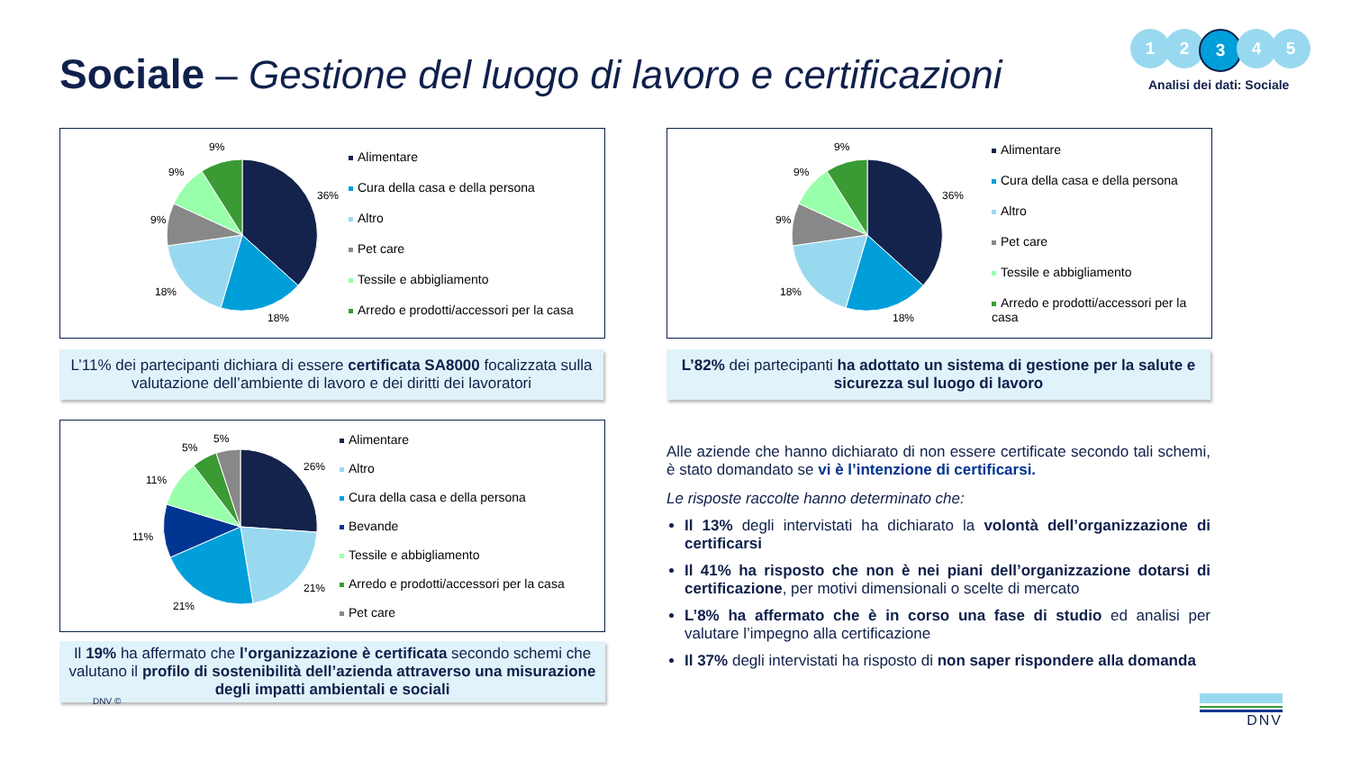Sociale – Gestione del luogo di lavoro e certificazioni
1 2 3 4 5
Analisi dei dati: Sociale
9%
9%
9%
18%
18%
36%
Alimentare
Cura della casa e della persona
Altro
Pet care
Tessile e abbigliamento
Arredo e prodotti/accessori per la casa
9%
9%
9%
18%
18%
36%
Alimentare
Cura della casa e della persona
Altro
Pet care
Tessile e abbigliamento
Arredo e prodotti/accessori per la casa
L’11% dei partecipanti dichiara di essere certificata SA8000 focalizzata sulla valutazione dell’ambiente di lavoro e dei diritti dei lavoratori
L’82% dei partecipanti ha adottato un sistema di gestione per la salute e sicurezza sul luogo di lavoro
5%
5%
11%
11%
21%
21%
26%
Alimentare
Altro
Cura della casa e della persona
Bevande
Tessile e abbigliamento
Arredo e prodotti/accessori per la casa
Pet care
Il 19% ha affermato che l’organizzazione è certificata secondo schemi che valutano il profilo di sostenibilità dell’azienda attraverso una misurazione degli impatti ambientali e sociali
Alle aziende che hanno dichiarato di non essere certificate secondo tali schemi, è stato domandato se vi è l’intenzione di certificarsi.
Le risposte raccolte hanno determinato che:
Il 13% degli intervistati ha dichiarato la volontà dell’organizzazione di certificarsi
Il 41% ha risposto che non è nei piani dell’organizzazione dotarsi di certificazione, per motivi dimensionali o scelte di mercato
L’8% ha affermato che è in corso una fase di studio ed analisi per valutare l’impegno alla certificazione
Il 37% degli intervistati ha risposto di non saper rispondere alla domanda
DNV © DNV